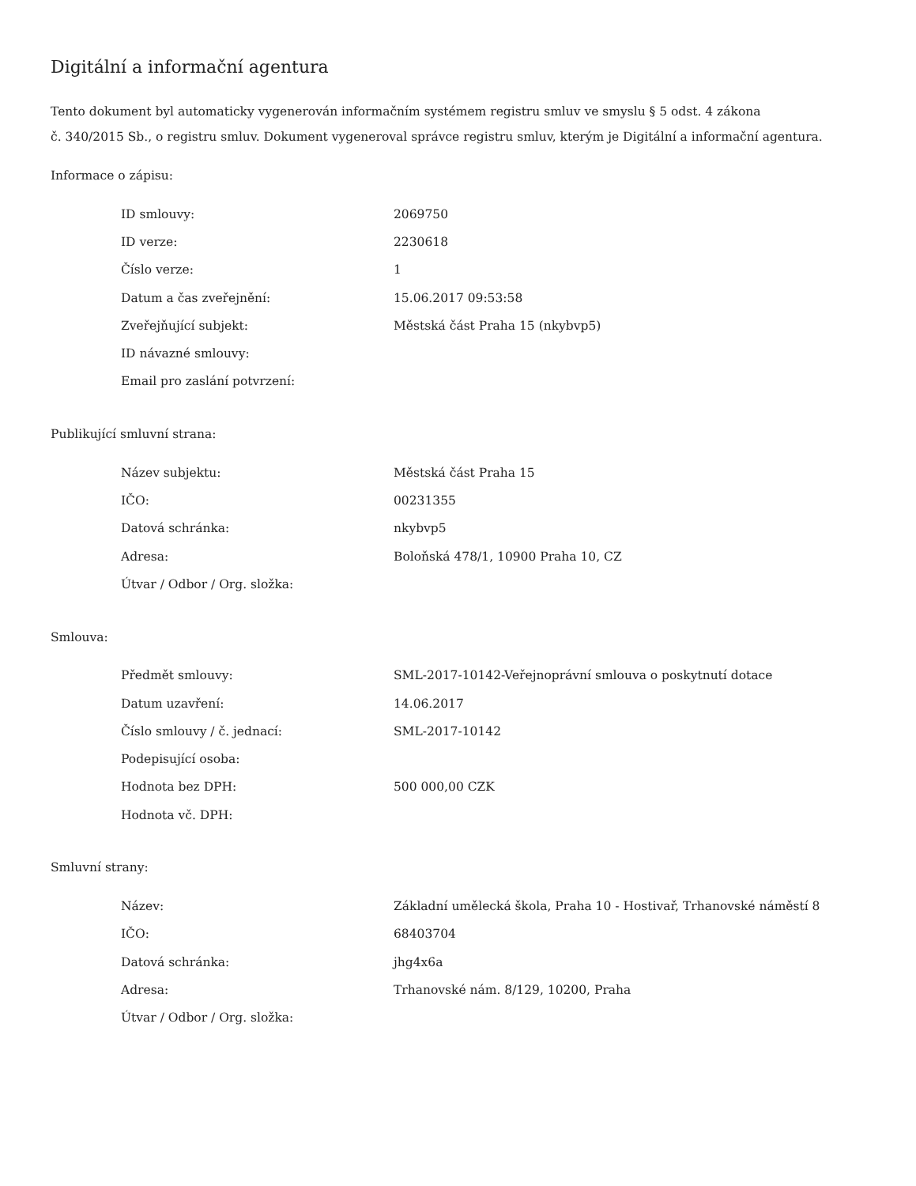Digitální a informační agentura
Tento dokument byl automaticky vygenerován informačním systémem registru smluv ve smyslu § 5 odst. 4 zákona
č. 340/2015 Sb., o registru smluv. Dokument vygeneroval správce registru smluv, kterým je Digitální a informační agentura.
Informace o zápisu:
| ID smlouvy: | 2069750 |
| ID verze: | 2230618 |
| Číslo verze: | 1 |
| Datum a čas zveřejnění: | 15.06.2017 09:53:58 |
| Zveřejňující subjekt: | Městská část Praha 15 (nkybvp5) |
| ID návazné smlouvy: | |
| Email pro zaslání potvrzení: | |
Publikující smluvní strana:
| Název subjektu: | Městská část Praha 15 |
| IČO: | 00231355 |
| Datová schránka: | nkybvp5 |
| Adresa: | Boloňská 478/1, 10900 Praha 10, CZ |
| Útvar / Odbor / Org. složka: | |
Smlouva:
| Předmět smlouvy: | SML-2017-10142-Veřejnoprávní smlouva o poskytnutí dotace |
| Datum uzavření: | 14.06.2017 |
| Číslo smlouvy / č. jednací: | SML-2017-10142 |
| Podepisující osoba: | |
| Hodnota bez DPH: | 500 000,00 CZK |
| Hodnota vč. DPH: | |
Smluvní strany:
| Název: | Základní umělecká škola, Praha 10 - Hostivař, Trhanovské náměstí 8 |
| IČO: | 68403704 |
| Datová schránka: | jhg4x6a |
| Adresa: | Trhanovské nám. 8/129, 10200, Praha |
| Útvar / Odbor / Org. složka: | |